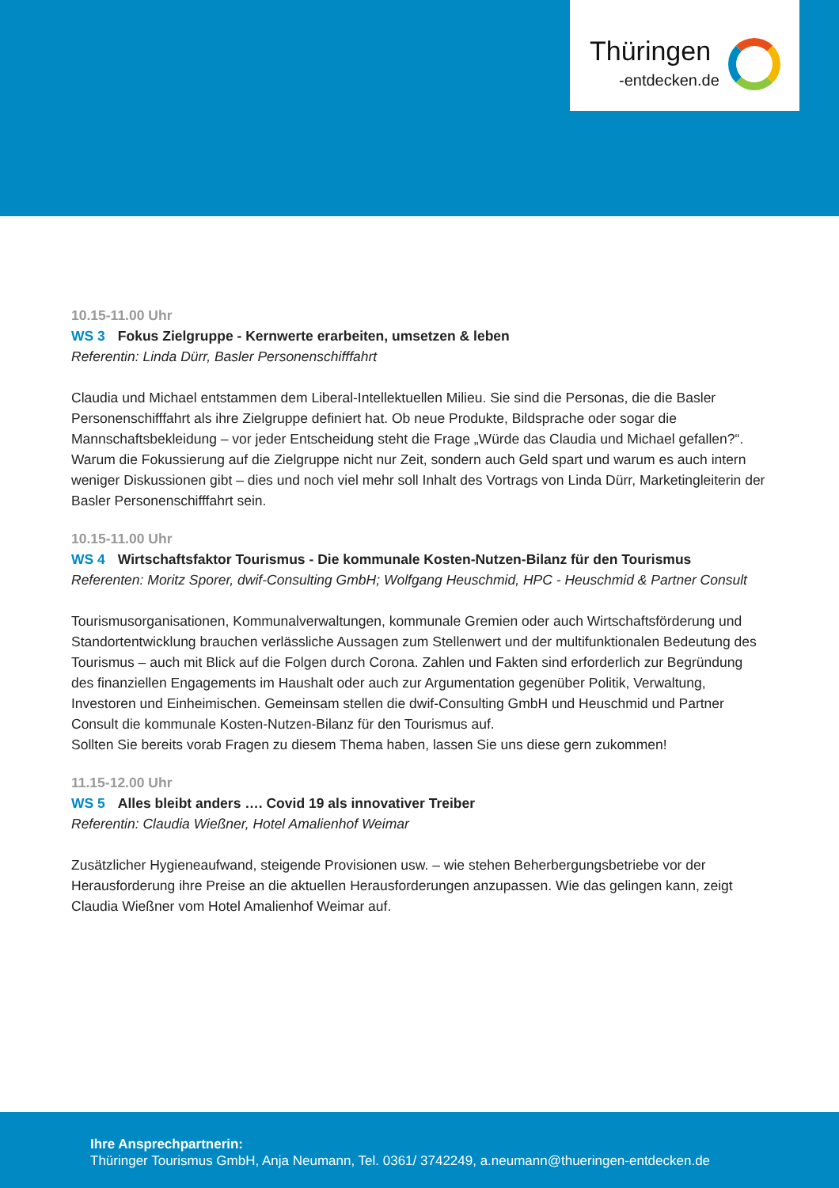Thüringen
-entdecken.de
10.15-11.00 Uhr
WS 3 Fokus Zielgruppe - Kernwerte erarbeiten, umsetzen & leben
Referentin: Linda Dürr, Basler Personenschifffahrt
Claudia und Michael entstammen dem Liberal-Intellektuellen Milieu. Sie sind die Personas, die die Basler Personenschifffahrt als ihre Zielgruppe definiert hat. Ob neue Produkte, Bildsprache oder sogar die Mannschaftsbekleidung – vor jeder Entscheidung steht die Frage „Würde das Claudia und Michael gefallen?“. Warum die Fokussierung auf die Zielgruppe nicht nur Zeit, sondern auch Geld spart und warum es auch intern weniger Diskussionen gibt – dies und noch viel mehr soll Inhalt des Vortrags von Linda Dürr, Marketingleiterin der Basler Personenschifffahrt sein.
10.15-11.00 Uhr
WS 4 Wirtschaftsfaktor Tourismus - Die kommunale Kosten-Nutzen-Bilanz für den Tourismus
Referenten: Moritz Sporer, dwif-Consulting GmbH; Wolfgang Heuschmid, HPC - Heuschmid & Partner Consult
Tourismusorganisationen, Kommunalverwaltungen, kommunale Gremien oder auch Wirtschaftsförderung und Standortentwicklung brauchen verlässliche Aussagen zum Stellenwert und der multifunktionalen Bedeutung des Tourismus – auch mit Blick auf die Folgen durch Corona. Zahlen und Fakten sind erforderlich zur Begründung des finanziellen Engagements im Haushalt oder auch zur Argumentation gegenüber Politik, Verwaltung, Investoren und Einheimischen. Gemeinsam stellen die dwif-Consulting GmbH und Heuschmid und Partner Consult die kommunale Kosten-Nutzen-Bilanz für den Tourismus auf.
Sollten Sie bereits vorab Fragen zu diesem Thema haben, lassen Sie uns diese gern zukommen!
11.15-12.00 Uhr
WS 5 Alles bleibt anders …. Covid 19 als innovativer Treiber
Referentin: Claudia Wießner, Hotel Amalienhof Weimar
Zusätzlicher Hygieneaufwand, steigende Provisionen usw. – wie stehen Beherbergungsbetriebe vor der Herausforderung ihre Preise an die aktuellen Herausforderungen anzupassen. Wie das gelingen kann, zeigt Claudia Wießner vom Hotel Amalienhof Weimar auf.
Ihre Ansprechpartnerin:
Thüringer Tourismus GmbH, Anja Neumann, Tel. 0361/ 3742249, a.neumann@thueringen-entdecken.de